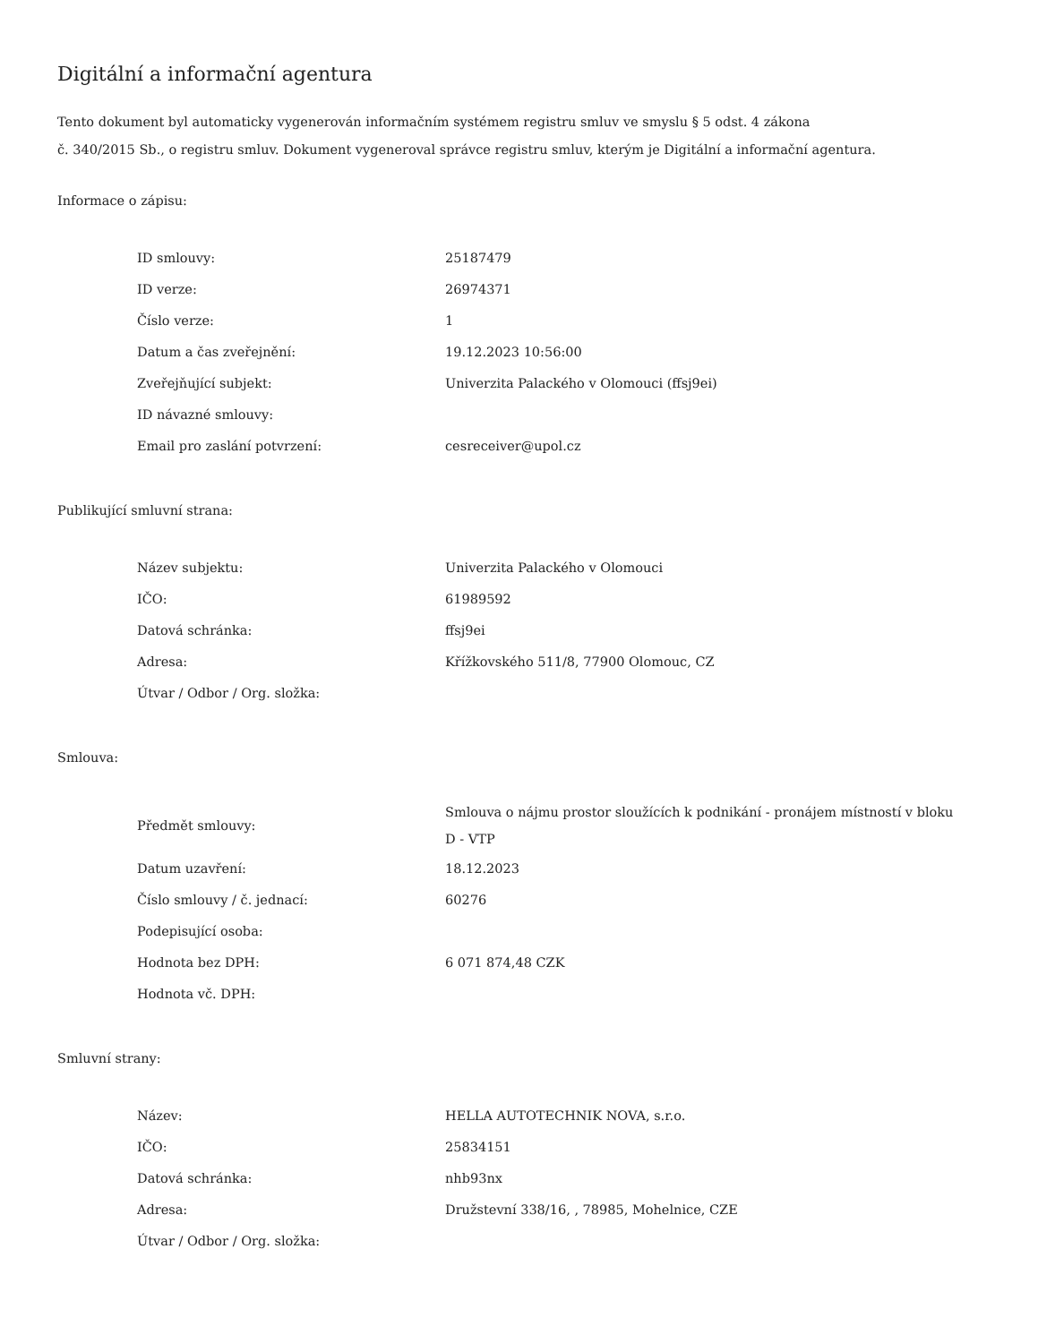Digitální a informační agentura
Tento dokument byl automaticky vygenerován informačním systémem registru smluv ve smyslu § 5 odst. 4 zákona
č. 340/2015 Sb., o registru smluv. Dokument vygeneroval správce registru smluv, kterým je Digitální a informační agentura.
Informace o zápisu:
| ID smlouvy: | 25187479 |
| ID verze: | 26974371 |
| Číslo verze: | 1 |
| Datum a čas zveřejnění: | 19.12.2023 10:56:00 |
| Zveřejňující subjekt: | Univerzita Palackého v Olomouci (ffsj9ei) |
| ID návazné smlouvy: | |
| Email pro zaslání potvrzení: | cesreceiver@upol.cz |
Publikující smluvní strana:
| Název subjektu: | Univerzita Palackého v Olomouci |
| IČO: | 61989592 |
| Datová schránka: | ffsj9ei |
| Adresa: | Křížkovského 511/8, 77900 Olomouc, CZ |
| Útvar / Odbor / Org. složka: | |
Smlouva:
| Předmět smlouvy: | Smlouva o nájmu prostor sloužících k podnikání - pronájem místností v bloku D - VTP |
| Datum uzavření: | 18.12.2023 |
| Číslo smlouvy / č. jednací: | 60276 |
| Podepisující osoba: | |
| Hodnota bez DPH: | 6 071 874,48 CZK |
| Hodnota vč. DPH: | |
Smluvní strany:
| Název: | HELLA AUTOTECHNIK NOVA, s.r.o. |
| IČO: | 25834151 |
| Datová schránka: | nhb93nx |
| Adresa: | Družstevní 338/16, , 78985, Mohelnice, CZE |
| Útvar / Odbor / Org. složka: | |